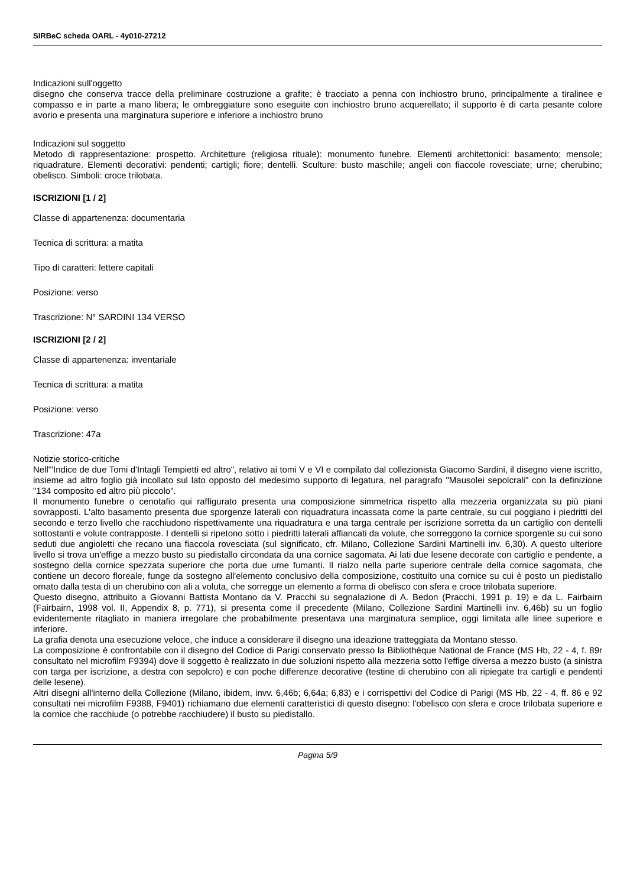SIRBeC scheda OARL - 4y010-27212
Indicazioni sull'oggetto
disegno che conserva tracce della preliminare costruzione a grafite; è tracciato a penna con inchiostro bruno, principalmente a tiralinee e compasso e in parte a mano libera; le ombreggiature sono eseguite con inchiostro bruno acquerellato; il supporto è di carta pesante colore avorio e presenta una marginatura superiore e inferiore a inchiostro bruno
Indicazioni sul soggetto
Metodo di rappresentazione: prospetto. Architetture (religiosa rituale): monumento funebre. Elementi architettonici: basamento; mensole; riquadrature. Elementi decorativi: pendenti; cartigli; fiore; dentelli. Sculture: busto maschile; angeli con fiaccole rovesciate; urne; cherubino; obelisco. Simboli: croce trilobata.
ISCRIZIONI [1 / 2]
Classe di appartenenza: documentaria
Tecnica di scrittura: a matita
Tipo di caratteri: lettere capitali
Posizione: verso
Trascrizione: N° SARDINI 134 VERSO
ISCRIZIONI [2 / 2]
Classe di appartenenza: inventariale
Tecnica di scrittura: a matita
Posizione: verso
Trascrizione: 47a
Notizie storico-critiche
Nell'"Indice de due Tomi d'Intagli Tempietti ed altro", relativo ai tomi V e VI e compilato dal collezionista Giacomo Sardini, il disegno viene iscritto, insieme ad altro foglio già incollato sul lato opposto del medesimo supporto di legatura, nel paragrafo "Mausolei sepolcrali" con la definizione "134 composito ed altro più piccolo".
Il monumento funebre o cenotafio qui raffigurato presenta una composizione simmetrica rispetto alla mezzeria organizzata su più piani sovrapposti. L'alto basamento presenta due sporgenze laterali con riquadratura incassata come la parte centrale, su cui poggiano i piedritti del secondo e terzo livello che racchiudono rispettivamente una riquadratura e una targa centrale per iscrizione sorretta da un cartiglio con dentelli sottostanti e volute contrapposte. I dentelli si ripetono sotto i piedritti laterali affiancati da volute, che sorreggono la cornice sporgente su cui sono seduti due angioletti che recano una fiaccola rovesciata (sul significato, cfr. Milano, Collezione Sardini Martinelli inv. 6,30). A questo ulteriore livello si trova un'effige a mezzo busto su piedistallo circondata da una cornice sagomata. Ai lati due lesene decorate con cartiglio e pendente, a sostegno della cornice spezzata superiore che porta due urne fumanti. Il rialzo nella parte superiore centrale della cornice sagomata, che contiene un decoro floreale, funge da sostegno all'elemento conclusivo della composizione, costituito una cornice su cui è posto un piedistallo ornato dalla testa di un cherubino con ali a voluta, che sorregge un elemento a forma di obelisco con sfera e croce trilobata superiore.
Questo disegno, attribuito a Giovanni Battista Montano da V. Pracchi su segnalazione di A. Bedon (Pracchi, 1991 p. 19) e da L. Fairbairn (Fairbairn, 1998 vol. II, Appendix 8, p. 771), si presenta come il precedente (Milano, Collezione Sardini Martinelli inv. 6,46b) su un foglio evidentemente ritagliato in maniera irregolare che probabilmente presentava una marginatura semplice, oggi limitata alle linee superiore e inferiore.
La grafia denota una esecuzione veloce, che induce a considerare il disegno una ideazione tratteggiata da Montano stesso.
La composizione è confrontabile con il disegno del Codice di Parigi conservato presso la Bibliothèque National de France (MS Hb, 22 - 4, f. 89r consultato nel microfilm F9394) dove il soggetto è realizzato in due soluzioni rispetto alla mezzeria sotto l'effige diversa a mezzo busto (a sinistra con targa per iscrizione, a destra con sepolcro) e con poche differenze decorative (testine di cherubino con ali ripiegate tra cartigli e pendenti delle lesene).
Altri disegni all'interno della Collezione (Milano, ibidem, invv. 6,46b; 6,64a; 6,83) e i corrispettivi del Codice di Parigi (MS Hb, 22 - 4, ff. 86 e 92 consultati nei microfilm F9388, F9401) richiamano due elementi caratteristici di questo disegno: l'obelisco con sfera e croce trilobata superiore e la cornice che racchiude (o potrebbe racchiudere) il busto su piedistallo.
Pagina 5/9